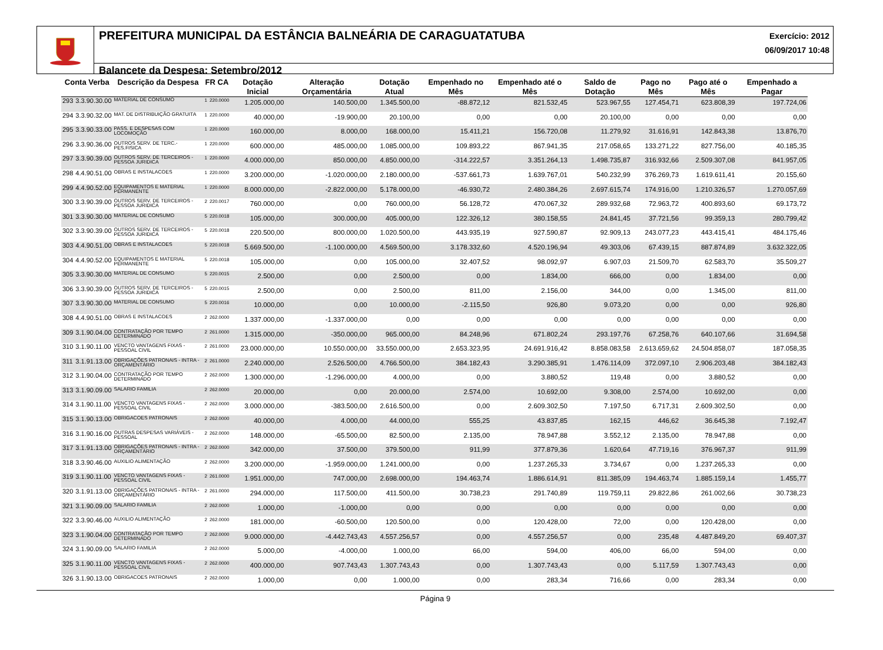PREFEITURA MUNICIPAL DA ESTÂNCIA BALNEÁRIA DE CARAGUATATUBA
Exercício: 2012
06/09/2017 10:48
Balancete da Despesa: Setembro/2012
| Conta Verba | | Descrição da Despesa | FR CA | | Dotação Inicial | Alteração Orçamentária | Dotação Atual | Empenhado no Mês | Empenhado até o Mês | Saldo de Dotação | Pago no Mês | Pago até o Mês | Empenhado a Pagar |
| --- | --- | --- | --- | --- | --- | --- | --- | --- | --- | --- | --- | --- | --- |
| 293 | 3.3.90.30.00 | MATERIAL DE CONSUMO | 1 | 220.0000 | 1.205.000,00 | 140.500,00 | 1.345.500,00 | -88.872,12 | 821.532,45 | 523.967,55 | 127.454,71 | 623.808,39 | 197.724,06 |
| 294 | 3.3.90.32.00 | MAT. DE DISTRIBUIÇÃO GRATUITA | 1 | 220.0000 | 40.000,00 | -19.900,00 | 20.100,00 | 0,00 | 0,00 | 20.100,00 | 0,00 | 0,00 | 0,00 |
| 295 | 3.3.90.33.00 | PASS. E DESPESAS COM LOCOMOÇÃO | 1 | 220.0000 | 160.000,00 | 8.000,00 | 168.000,00 | 15.411,21 | 156.720,08 | 11.279,92 | 31.616,91 | 142.843,38 | 13.876,70 |
| 296 | 3.3.90.36.00 | OUTROS SERV. DE TERC.-PES.FISICA | 1 | 220.0000 | 600.000,00 | 485.000,00 | 1.085.000,00 | 109.893,22 | 867.941,35 | 217.058,65 | 133.271,22 | 827.756,00 | 40.185,35 |
| 297 | 3.3.90.39.00 | OUTROS SERV. DE TERCEIROS - PESSOA JURIDICA | 1 | 220.0000 | 4.000.000,00 | 850.000,00 | 4.850.000,00 | -314.222,57 | 3.351.264,13 | 1.498.735,87 | 316.932,66 | 2.509.307,08 | 841.957,05 |
| 298 | 4.4.90.51.00 | OBRAS E INSTALACOES | 1 | 220.0000 | 3.200.000,00 | -1.020.000,00 | 2.180.000,00 | -537.661,73 | 1.639.767,01 | 540.232,99 | 376.269,73 | 1.619.611,41 | 20.155,60 |
| 299 | 4.4.90.52.00 | EQUIPAMENTOS E MATERIAL PERMANENTE | 1 | 220.0000 | 8.000.000,00 | -2.822.000,00 | 5.178.000,00 | -46.930,72 | 2.480.384,26 | 2.697.615,74 | 174.916,00 | 1.210.326,57 | 1.270.057,69 |
| 300 | 3.3.90.39.00 | OUTROS SERV. DE TERCEIROS - PESSOA JURIDICA | 2 | 220.0017 | 760.000,00 | 0,00 | 760.000,00 | 56.128,72 | 470.067,32 | 289.932,68 | 72.963,72 | 400.893,60 | 69.173,72 |
| 301 | 3.3.90.30.00 | MATERIAL DE CONSUMO | 5 | 220.0018 | 105.000,00 | 300.000,00 | 405.000,00 | 122.326,12 | 380.158,55 | 24.841,45 | 37.721,56 | 99.359,13 | 280.799,42 |
| 302 | 3.3.90.39.00 | OUTROS SERV. DE TERCEIROS - PESSOA JURIDICA | 5 | 220.0018 | 220.500,00 | 800.000,00 | 1.020.500,00 | 443.935,19 | 927.590,87 | 92.909,13 | 243.077,23 | 443.415,41 | 484.175,46 |
| 303 | 4.4.90.51.00 | OBRAS E INSTALACOES | 5 | 220.0018 | 5.669.500,00 | -1.100.000,00 | 4.569.500,00 | 3.178.332,60 | 4.520.196,94 | 49.303,06 | 67.439,15 | 887.874,89 | 3.632.322,05 |
| 304 | 4.4.90.52.00 | EQUIPAMENTOS E MATERIAL PERMANENTE | 5 | 220.0018 | 105.000,00 | 0,00 | 105.000,00 | 32.407,52 | 98.092,97 | 6.907,03 | 21.509,70 | 62.583,70 | 35.509,27 |
| 305 | 3.3.90.30.00 | MATERIAL DE CONSUMO | 5 | 220.0015 | 2.500,00 | 0,00 | 2.500,00 | 0,00 | 1.834,00 | 666,00 | 0,00 | 1.834,00 | 0,00 |
| 306 | 3.3.90.39.00 | OUTROS SERV. DE TERCEIROS - PESSOA JURIDICA | 5 | 220.0015 | 2.500,00 | 0,00 | 2.500,00 | 811,00 | 2.156,00 | 344,00 | 0,00 | 1.345,00 | 811,00 |
| 307 | 3.3.90.30.00 | MATERIAL DE CONSUMO | 5 | 220.0016 | 10.000,00 | 0,00 | 10.000,00 | -2.115,50 | 926,80 | 9.073,20 | 0,00 | 0,00 | 926,80 |
| 308 | 4.4.90.51.00 | OBRAS E INSTALACOES | 2 | 262.0000 | 1.337.000,00 | -1.337.000,00 | 0,00 | 0,00 | 0,00 | 0,00 | 0,00 | 0,00 | 0,00 |
| 309 | 3.1.90.04.00 | CONTRATAÇÃO POR TEMPO DETERMINADO | 2 | 261.0000 | 1.315.000,00 | -350.000,00 | 965.000,00 | 84.248,96 | 671.802,24 | 293.197,76 | 67.258,76 | 640.107,66 | 31.694,58 |
| 310 | 3.1.90.11.00 | VENCTO VANTAGENS FIXAS - PESSOAL CIVIL | 2 | 261.0000 | 23.000.000,00 | 10.550.000,00 | 33.550.000,00 | 2.653.323,95 | 24.691.916,42 | 8.858.083,58 | 2.613.659,62 | 24.504.858,07 | 187.058,35 |
| 311 | 3.1.91.13.00 | OBRIGAÇÕES PATRONAIS - INTRA - ORÇAMENTÁRIO | 2 | 261.0000 | 2.240.000,00 | 2.526.500,00 | 4.766.500,00 | 384.182,43 | 3.290.385,91 | 1.476.114,09 | 372.097,10 | 2.906.203,48 | 384.182,43 |
| 312 | 3.1.90.04.00 | CONTRATAÇÃO POR TEMPO DETERMINADO | 2 | 262.0000 | 1.300.000,00 | -1.296.000,00 | 4.000,00 | 0,00 | 3.880,52 | 119,48 | 0,00 | 3.880,52 | 0,00 |
| 313 | 3.1.90.09.00 | SALARIO FAMILIA | 2 | 262.0000 | 20.000,00 | 0,00 | 20.000,00 | 2.574,00 | 10.692,00 | 9.308,00 | 2.574,00 | 10.692,00 | 0,00 |
| 314 | 3.1.90.11.00 | VENCTO VANTAGENS FIXAS - PESSOAL CIVIL | 2 | 262.0000 | 3.000.000,00 | -383.500,00 | 2.616.500,00 | 0,00 | 2.609.302,50 | 7.197,50 | 6.717,31 | 2.609.302,50 | 0,00 |
| 315 | 3.1.90.13.00 | OBRIGACOES PATRONAIS | 2 | 262.0000 | 40.000,00 | 4.000,00 | 44.000,00 | 555,25 | 43.837,85 | 162,15 | 446,62 | 36.645,38 | 7.192,47 |
| 316 | 3.1.90.16.00 | OUTRAS DESPESAS VARIÁVEIS - PESSOAL | 2 | 262.0000 | 148.000,00 | -65.500,00 | 82.500,00 | 2.135,00 | 78.947,88 | 3.552,12 | 2.135,00 | 78.947,88 | 0,00 |
| 317 | 3.1.91.13.00 | OBRIGAÇÕES PATRONAIS - INTRA - ORÇAMENTÁRIO | 2 | 262.0000 | 342.000,00 | 37.500,00 | 379.500,00 | 911,99 | 377.879,36 | 1.620,64 | 47.719,16 | 376.967,37 | 911,99 |
| 318 | 3.3.90.46.00 | AUXILIO ALIMENTAÇÃO | 2 | 262.0000 | 3.200.000,00 | -1.959.000,00 | 1.241.000,00 | 0,00 | 1.237.265,33 | 3.734,67 | 0,00 | 1.237.265,33 | 0,00 |
| 319 | 3.1.90.11.00 | VENCTO VANTAGENS FIXAS - PESSOAL CIVIL | 2 | 261.0000 | 1.951.000,00 | 747.000,00 | 2.698.000,00 | 194.463,74 | 1.886.614,91 | 811.385,09 | 194.463,74 | 1.885.159,14 | 1.455,77 |
| 320 | 3.1.91.13.00 | OBRIGAÇÕES PATRONAIS - INTRA - ORÇAMENTÁRIO | 2 | 261.0000 | 294.000,00 | 117.500,00 | 411.500,00 | 30.738,23 | 291.740,89 | 119.759,11 | 29.822,86 | 261.002,66 | 30.738,23 |
| 321 | 3.1.90.09.00 | SALARIO FAMILIA | 2 | 262.0000 | 1.000,00 | -1.000,00 | 0,00 | 0,00 | 0,00 | 0,00 | 0,00 | 0,00 | 0,00 |
| 322 | 3.3.90.46.00 | AUXILIO ALIMENTAÇÃO | 2 | 262.0000 | 181.000,00 | -60.500,00 | 120.500,00 | 0,00 | 120.428,00 | 72,00 | 0,00 | 120.428,00 | 0,00 |
| 323 | 3.1.90.04.00 | CONTRATAÇÃO POR TEMPO DETERMINADO | 2 | 262.0000 | 9.000.000,00 | -4.442.743,43 | 4.557.256,57 | 0,00 | 4.557.256,57 | 0,00 | 235,48 | 4.487.849,20 | 69.407,37 |
| 324 | 3.1.90.09.00 | SALARIO FAMILIA | 2 | 262.0000 | 5.000,00 | -4.000,00 | 1.000,00 | 66,00 | 594,00 | 406,00 | 66,00 | 594,00 | 0,00 |
| 325 | 3.1.90.11.00 | VENCTO VANTAGENS FIXAS - PESSOAL CIVIL | 2 | 262.0000 | 400.000,00 | 907.743,43 | 1.307.743,43 | 0,00 | 1.307.743,43 | 0,00 | 5.117,59 | 1.307.743,43 | 0,00 |
| 326 | 3.1.90.13.00 | OBRIGACOES PATRONAIS | 2 | 262.0000 | 1.000,00 | 0,00 | 1.000,00 | 0,00 | 283,34 | 716,66 | 0,00 | 283,34 | 0,00 |
Página 9